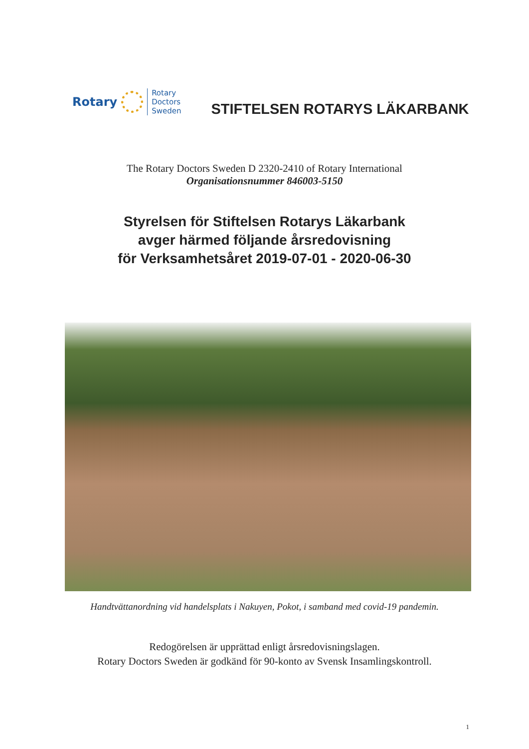Rotary
Rotary
Doctors
Sweden
STIFTELSEN ROTARYS LÄKARBANK
The Rotary Doctors Sweden D 2320-2410 of Rotary International
Organisationsnummer 846003-5150
Styrelsen för Stiftelsen Rotarys Läkarbank
avger härmed följande årsredovisning
för Verksamhetsåret 2019-07-01 - 2020-06-30
Handtvättanordning vid handelsplats i Nakuyen, Pokot, i samband med covid-19 pandemin.
Redogörelsen är upprättad enligt årsredovisningslagen.
Rotary Doctors Sweden är godkänd för 90-konto av Svensk Insamlingskontroll.
1